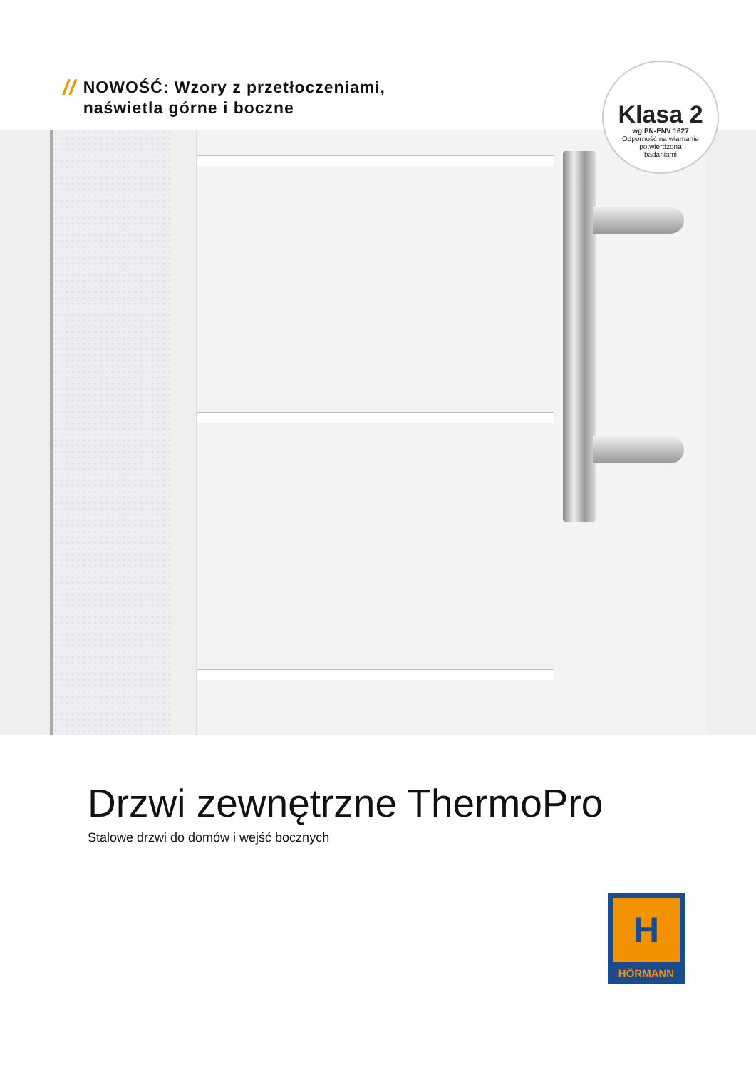//
NOWOŚĆ: Wzory z przetłoczeniami,
naświetla górne i boczne
Klasa 2
wg PN-ENV 1627
Odporność na włamanie
potwierdzona
badaniami
Drzwi zewnętrzne ThermoPro
Stalowe drzwi do domów i wejść bocznych
H
HÖRMANN